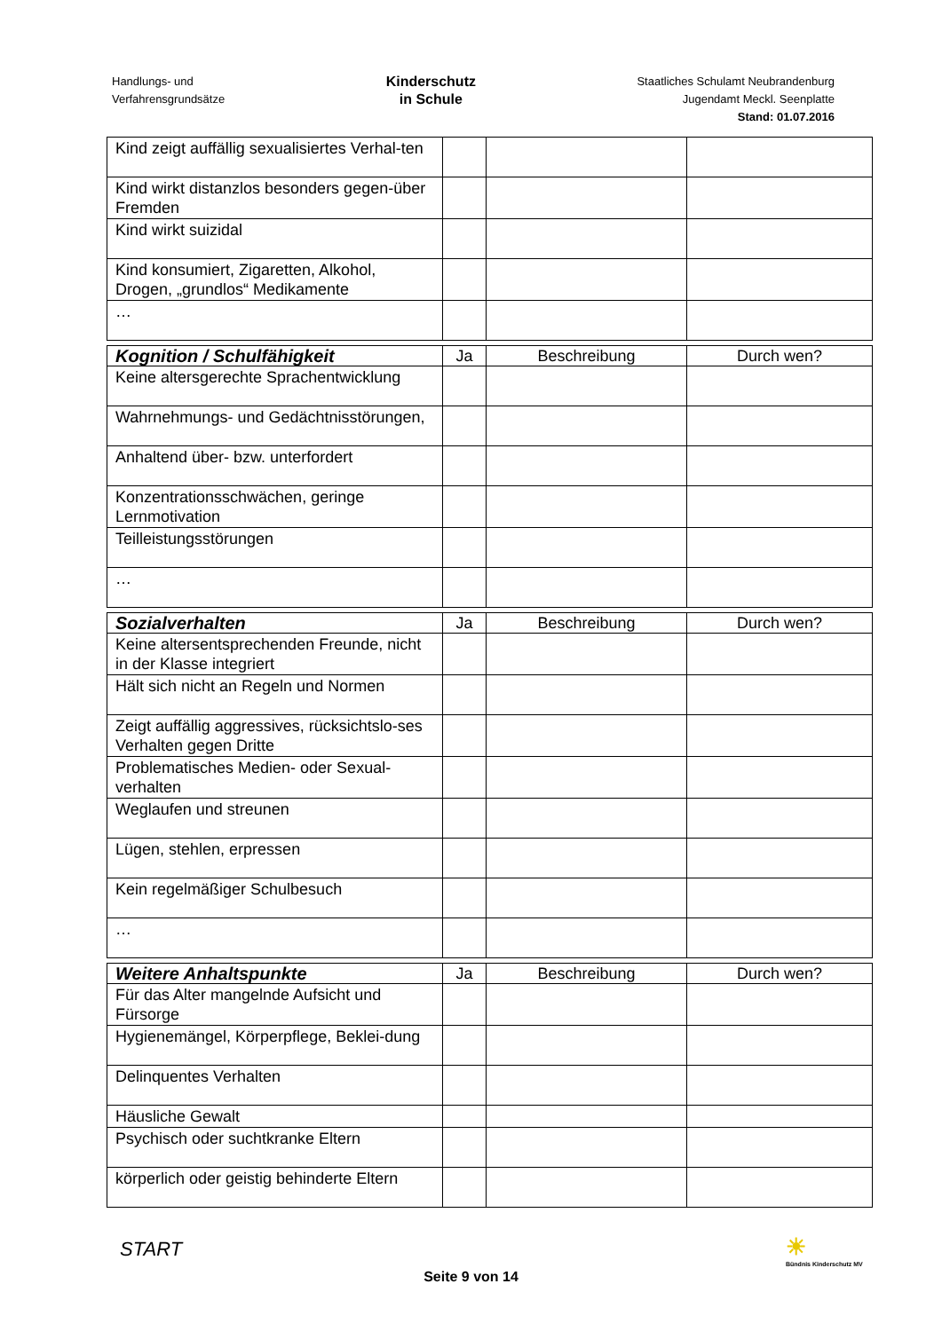Handlungs- und
Verfahrensgrundsätze
Kinderschutz
in Schule
Staatliches Schulamt Neubrandenburg
Jugendamt Meckl. Seenplatte
Stand: 01.07.2016
| Kind zeigt auffällig sexualisiertes Verhal-ten | | | |
| Kind wirkt distanzlos besonders gegen-über Fremden | | | |
| Kind wirkt suizidal | | | |
| Kind konsumiert, Zigaretten, Alkohol, Drogen, „grundlos“ Medikamente | | | |
| … | | | |
| Kognition / Schulfähigkeit | Ja | Beschreibung | Durch wen? |
| --- | --- | --- | --- |
| Keine altersgerechte Sprachentwicklung | | | |
| Wahrnehmungs- und Gedächtnisstörungen, | | | |
| Anhaltend über- bzw. unterfordert | | | |
| Konzentrationsschwächen, geringe Lernmotivation | | | |
| Teilleistungsstörungen | | | |
| … | | | |
| Sozialverhalten | Ja | Beschreibung | Durch wen? |
| --- | --- | --- | --- |
| Keine altersentsprechenden Freunde, nicht in der Klasse integriert | | | |
| Hält sich nicht an Regeln und Normen | | | |
| Zeigt auffällig aggressives, rücksichtslo-ses Verhalten gegen Dritte | | | |
| Problematisches Medien- oder Sexual-verhalten | | | |
| Weglaufen und streunen | | | |
| Lügen, stehlen, erpressen | | | |
| Kein regelmäßiger Schulbesuch | | | |
| … | | | |
| Weitere Anhaltspunkte | Ja | Beschreibung | Durch wen? |
| --- | --- | --- | --- |
| Für das Alter mangelnde Aufsicht und Fürsorge | | | |
| Hygienemängel, Körperpflege, Beklei-dung | | | |
| Delinquentes Verhalten | | | |
| Häusliche Gewalt | | | |
| Psychisch oder suchtkranke Eltern | | | |
| körperlich oder geistig behinderte Eltern | | | |
START
☀
Bündnis Kinderschutz MV
Seite 9 von 14